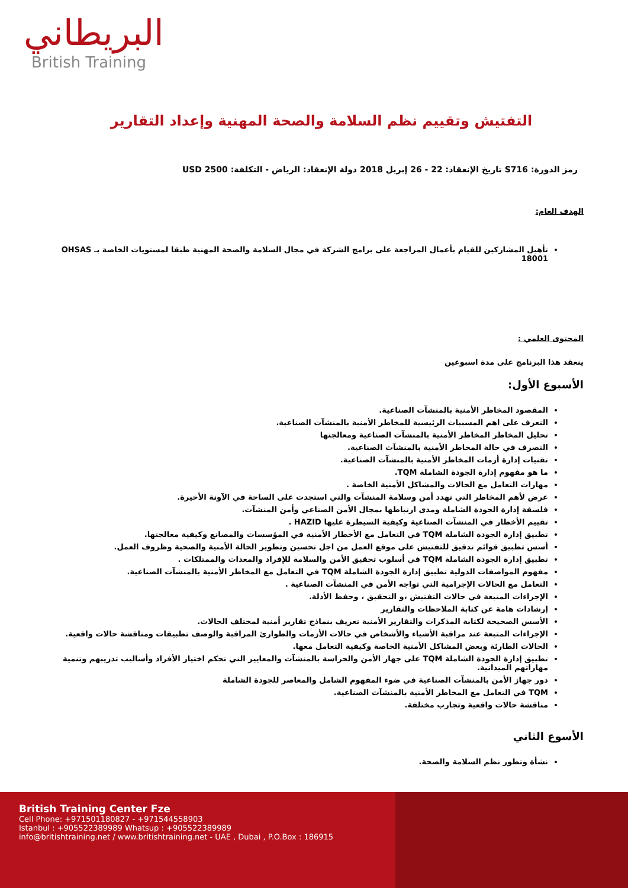البريطاني
British Training
التفتيش وتقييم نظم السلامة والصحة المهنية وإعداد التقارير
رمز الدورة: S716 تاريخ الإنعقاد: 22 - 26 إبريل 2018 دولة الإنعقاد: الرياض - التكلفة: 2500 USD
الهدف العام:
تأهيل المشاركين للقيام بأعمال المراجعة على برامج الشركة في مجال السلامة والصحة المهنية طبقا لمستويات الخاصة بـ OHSAS 18001
المحتوى العلمي :
ينعقد هذا البرنامج على مدة اسبوعين
الأسبوع الأول:
المقصود المخاطر الأمنية بالمنشآت الصناعية.
التعرف على اهم المسببات الرئيسية للمخاطر الأمنية بالمنشآت الصناعية.
تحليل المخاطر المخاطر الأمنية بالمنشآت الصناعية ومعالجتها
التصرف في حالة المخاطر الأمنية بالمنشآت الصناعية.
تقنيات إدارة أزمات المخاطر الأمنية بالمنشآت الصناعية.
ما هو مفهوم إدارة الجودة الشاملة TQM.
مهارات التعامل مع الحالات والمشاكل الأمنية الخاصة .
عرض لأهم المخاطر التي تهدد أمن وسلامة المنشآت والتي استجدت على الساحة في الآونة الأخيرة.
فلسفة إدارة الجودة الشاملة ومدى ارتباطها بمجال الأمن الصناعي وأمن المنشآت.
تقييم الأخطار في المنشآت الصناعية وكيفية السيطرة عليها HAZID .
تطبيق إدارة الجودة الشاملة TQM في التعامل مع الأخطار الأمنية في المؤسسات والمصانع وكيفية معالجتها.
أسس تطبيق قوائم تدقيق للتفتيش على موقع العمل من اجل تحسين وتطوير الحالة الأمنية والصحية وظروف العمل.
تطبيق إدارة الجودة الشاملة TQM في أسلوب تحقيق الأمن والسلامة للإفراد والمعدات والممتلكات .
مفهوم المواصفات الدولية تطبيق إدارة الجودة الشاملة TQM في التعامل مع المخاطر الأمنية بالمنشآت الصناعية.
التعامل مع الحالات الإجرامية التي تواجه الأمن في المنشآت الصناعية .
الإجراءات المتبعة في حالات التفتيش ،و التحقيق ، وحفظ الأدلة.
إرشادات هامة عن كتابة الملاحظات والتقارير
الأسس الصحيحة لكتابة المذكرات والتقارير الأمنية تعريف بنماذج تقارير أمنية لمختلف الحالات.
الإجراءات المتبعة عند مراقبة الأشياء والأشخاص في حالات الأزمات والطوارئ المراقبة والوصف تطبيقات ومناقشة حالات واقعية.
الحالات الطارئة وبعض المشاكل الأمنية الخاصة وكيفية التعامل معها.
تطبيق إدارة الجودة الشاملة TQM على جهاز الأمن والحراسة بالمنشآت والمعايير التي تحكم اختيار الأفراد وأساليب تدريبهم وتنمية مهاراتهم الميدانية.
دور جهاز الأمن بالمنشآت الصناعية في ضوء المفهوم الشامل والمعاصر للجودة الشاملة
TQM في التعامل مع المخاطر الأمنية بالمنشآت الصناعية.
مناقشة حالات واقعية وتجارب مختلفة.
الأسوع الثاني
نشأة وتطور نظم السلامة والصحة.
British Training Center Fze
Cell Phone: +971501180827 - +971544558903
Istanbul : +905522389989 Whatsup : +905522389989
info@britishtraining.net / www.britishtraining.net - UAE , Dubai , P.O.Box : 186915